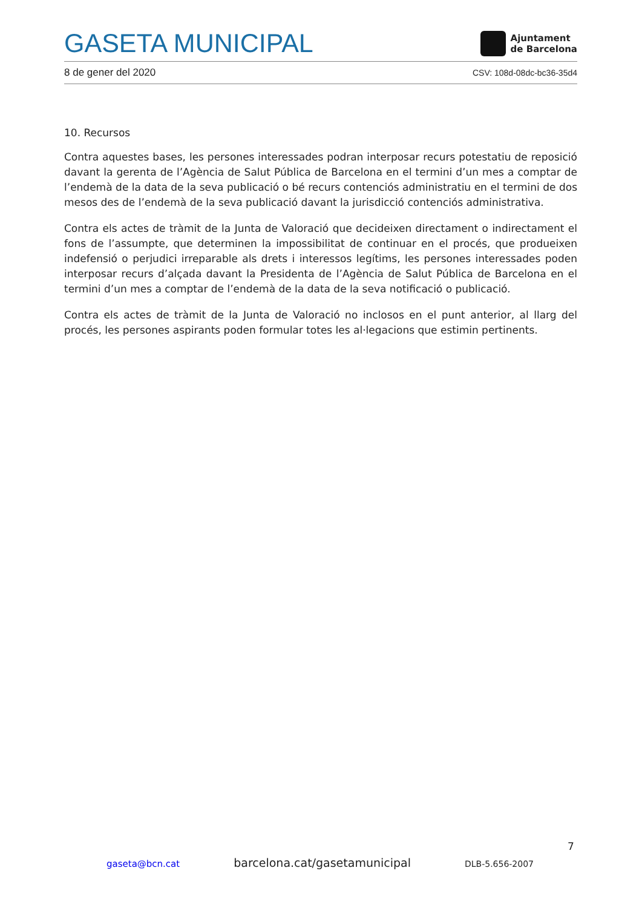GASETA MUNICIPAL
Ajuntament
de Barcelona
8 de gener del 2020 CSV: 108d-08dc-bc36-35d4
10. Recursos
Contra aquestes bases, les persones interessades podran interposar recurs potestatiu de reposició davant la gerenta de l’Agència de Salut Pública de Barcelona en el termini d’un mes a comptar de l’endemà de la data de la seva publicació o bé recurs contenciós administratiu en el termini de dos mesos des de l’endemà de la seva publicació davant la jurisdicció contenciós administrativa.
Contra els actes de tràmit de la Junta de Valoració que decideixen directament o indirectament el fons de l’assumpte, que determinen la impossibilitat de continuar en el procés, que produeixen indefensió o perjudici irreparable als drets i interessos legítims, les persones interessades poden interposar recurs d’alçada davant la Presidenta de l’Agència de Salut Pública de Barcelona en el termini d’un mes a comptar de l’endemà de la data de la seva notificació o publicació.
Contra els actes de tràmit de la Junta de Valoració no inclosos en el punt anterior, al llarg del procés, les persones aspirants poden formular totes les al·legacions que estimin pertinents.
7
gaseta@bcn.cat barcelona.cat/gasetamunicipal DLB-5.656-2007